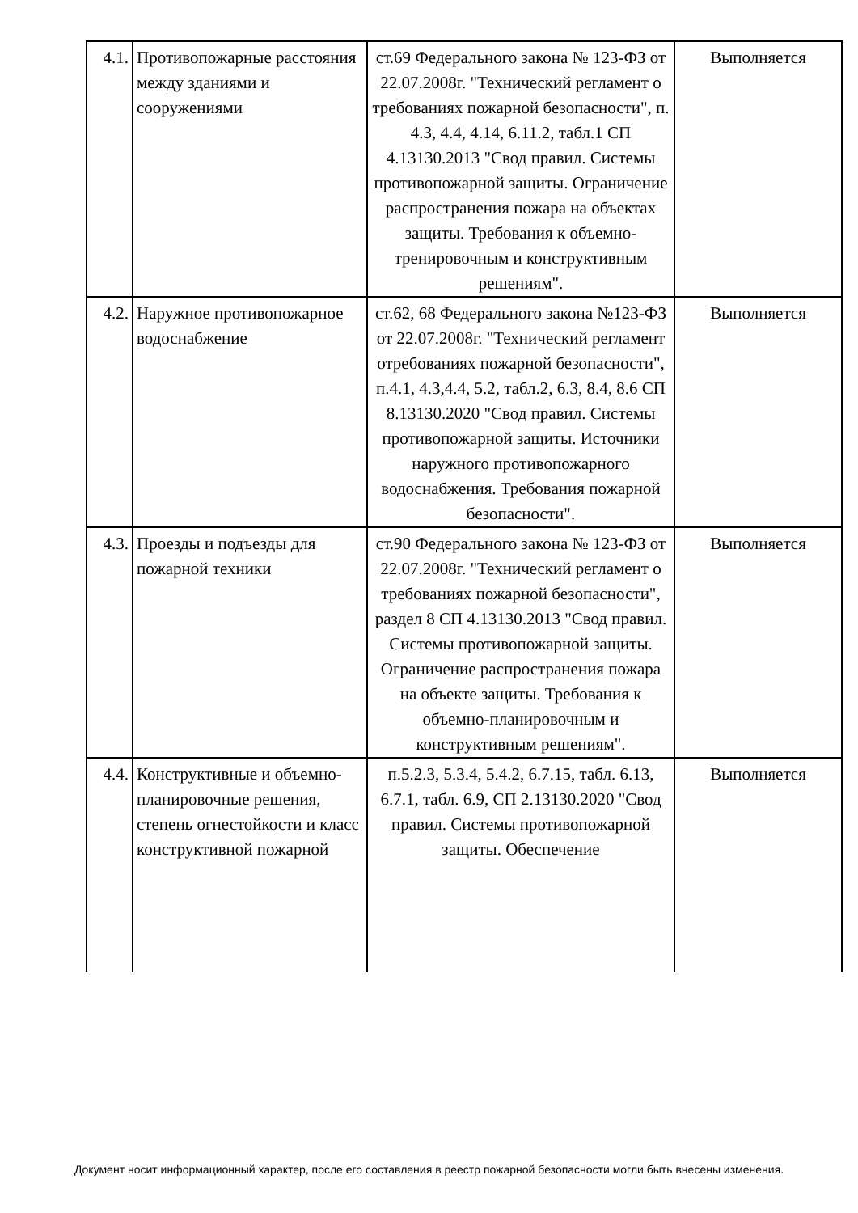| 4.1. | Противопожарные расстояния между зданиями и сооружениями | ст.69 Федерального закона № 123-ФЗ от 22.07.2008г. "Технический регламент о требованиях пожарной безопасности", п. 4.3, 4.4, 4.14, 6.11.2, табл.1 СП 4.13130.2013 "Свод правил. Системы противопожарной защиты. Ограничение распространения пожара на объектах защиты. Требования к объемно-тренировочным и конструктивным решениям". | Выполняется |
| 4.2. | Наружное противопожарное водоснабжение | ст.62, 68 Федерального закона №123-ФЗ от 22.07.2008г. "Технический регламент отребованиях пожарной безопасности", п.4.1, 4.3,4.4, 5.2, табл.2, 6.3, 8.4, 8.6 СП 8.13130.2020 "Свод правил. Системы противопожарной защиты. Источники наружного противопожарного водоснабжения. Требования пожарной безопасности". | Выполняется |
| 4.3. | Проезды и подъезды для пожарной техники | ст.90 Федерального закона № 123-ФЗ от 22.07.2008г. "Технический регламент о требованиях пожарной безопасности", раздел 8 СП 4.13130.2013 "Свод правил. Системы противопожарной защиты. Ограничение распространения пожара на объекте защиты. Требования к объемно-планировочным и конструктивным решениям". | Выполняется |
| 4.4. | Конструктивные и объемно-планировочные решения, степень огнестойкости и класс конструктивной пожарной | п.5.2.3, 5.3.4, 5.4.2, 6.7.15, табл. 6.13, 6.7.1, табл. 6.9, СП 2.13130.2020 "Свод правил. Системы противопожарной защиты. Обеспечение | Выполняется |
Документ носит информационный характер, после его составления в реестр пожарной безопасности могли быть внесены изменения.